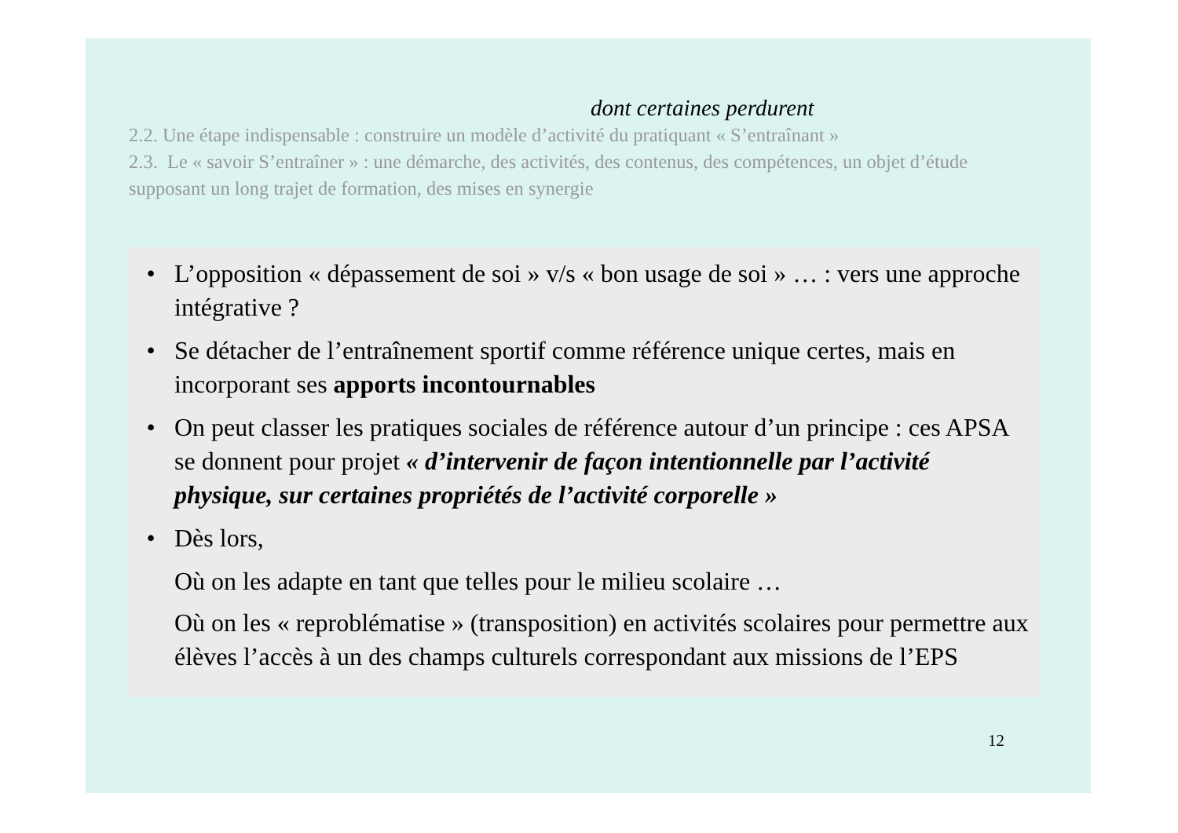dont certaines perdurent
2.2. Une étape indispensable : construire un modèle d’activité du pratiquant « S’entraînant »
2.3. Le « savoir S’entraîner » : une démarche, des activités, des contenus, des compétences, un objet d’étude supposant un long trajet de formation, des mises en synergie
• L’opposition « dépassement de soi » v/s « bon usage de soi » … : vers une approche intégrative ?
• Se détacher de l’entraînement sportif comme référence unique certes, mais en incorporant ses apports incontournables
• On peut classer les pratiques sociales de référence autour d’un principe : ces APSA se donnent pour projet « d’intervenir de façon intentionnelle par l’activité physique, sur certaines propriétés de l’activité corporelle »
• Dès lors,
Où on les adapte en tant que telles pour le milieu scolaire …
Où on les « reproblématise » (transposition) en activités scolaires pour permettre aux élèves l’accès à un des champs culturels correspondant aux missions de l’EPS
12